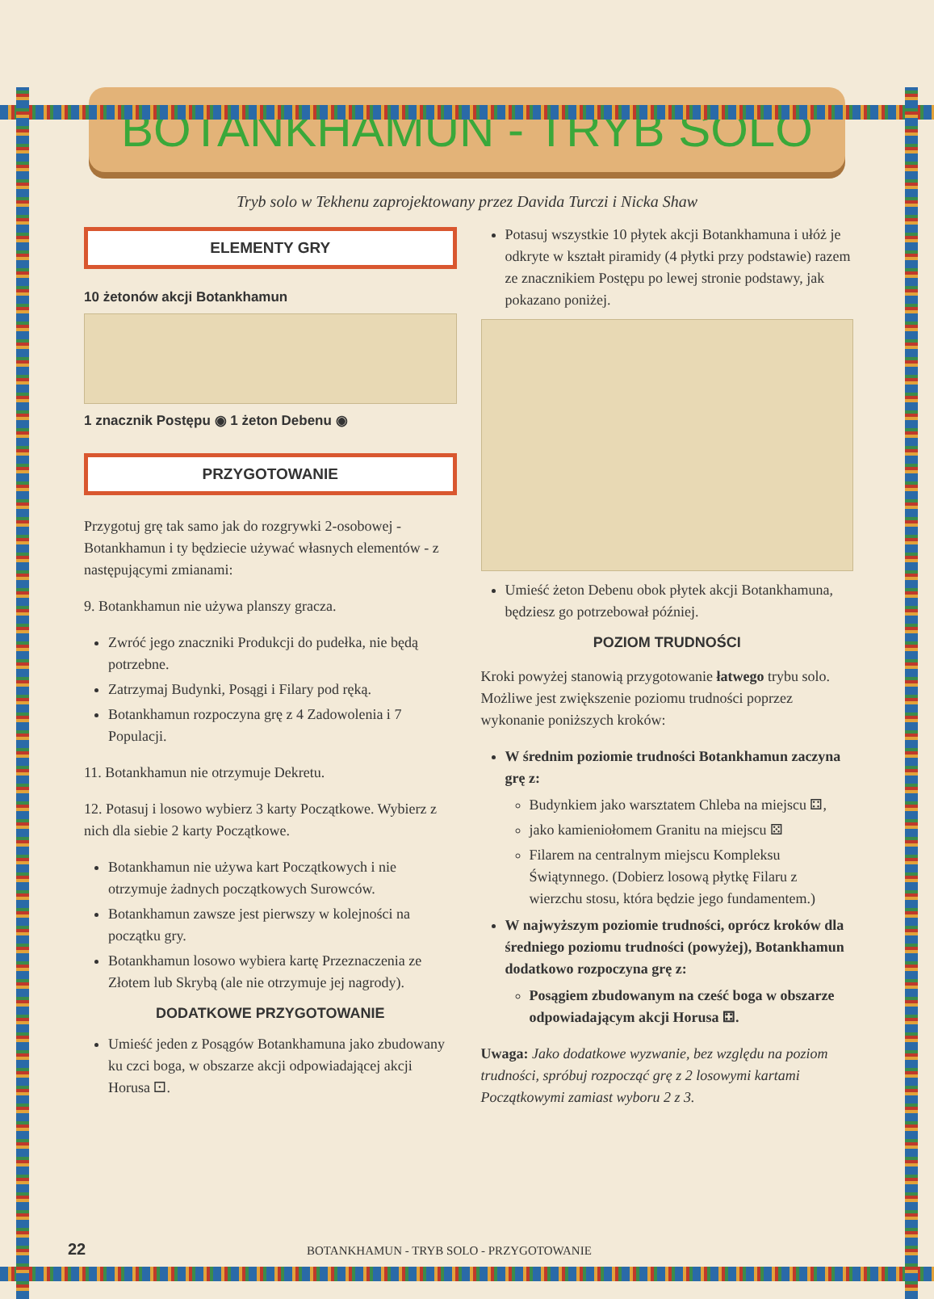BOTANKHAMUN - TRYB SOLO
Tryb solo w Tekhenu zaprojektowany przez Davida Turczi i Nicka Shaw
ELEMENTY GRY
10 żetonów akcji Botankhamun
1 znacznik Postępu ◉ 1 żeton Debenu ◉
PRZYGOTOWANIE
Przygotuj grę tak samo jak do rozgrywki 2-osobowej - Botankhamun i ty będziecie używać własnych elementów - z następującymi zmianami:
9. Botankhamun nie używa planszy gracza.
Zwróć jego znaczniki Produkcji do pudełka, nie będą potrzebne.
Zatrzymaj Budynki, Posągi i Filary pod ręką.
Botankhamun rozpoczyna grę z 4 Zadowolenia i 7 Populacji.
11. Botankhamun nie otrzymuje Dekretu.
12. Potasuj i losowo wybierz 3 karty Początkowe. Wybierz z nich dla siebie 2 karty Początkowe.
Botankhamun nie używa kart Początkowych i nie otrzymuje żadnych początkowych Surowców.
Botankhamun zawsze jest pierwszy w kolejności na początku gry.
Botankhamun losowo wybiera kartę Przeznaczenia ze Złotem lub Skrybą (ale nie otrzymuje jej nagrody).
DODATKOWE PRZYGOTOWANIE
Umieść jeden z Posągów Botankhamuna jako zbudowany ku czci boga, w obszarze akcji odpowiadającej akcji Horusa ⚀.
Potasuj wszystkie 10 płytek akcji Botankhamuna i ułóż je odkryte w kształt piramidy (4 płytki przy podstawie) razem ze znacznikiem Postępu po lewej stronie podstawy, jak pokazano poniżej.
Umieść żeton Debenu obok płytek akcji Botankhamuna, będziesz go potrzebował później.
POZIOM TRUDNOŚCI
Kroki powyżej stanowią przygotowanie łatwego trybu solo. Możliwe jest zwiększenie poziomu trudności poprzez wykonanie poniższych kroków:
W średnim poziomie trudności Botankhamun zaczyna grę z:
Budynkiem jako warsztatem Chleba na miejscu ⚃,
jako kamieniołomem Granitu na miejscu ⚄
Filarem na centralnym miejscu Kompleksu Świątynnego. (Dobierz losową płytkę Filaru z wierzchu stosu, która będzie jego fundamentem.)
W najwyższym poziomie trudności, oprócz kroków dla średniego poziomu trudności (powyżej), Botankhamun dodatkowo rozpoczyna grę z:
Posągiem zbudowanym na cześć boga w obszarze odpowiadającym akcji Horusa ⚃.
Uwaga: Jako dodatkowe wyzwanie, bez względu na poziom trudności, spróbuj rozpocząć grę z 2 losowymi kartami Początkowymi zamiast wyboru 2 z 3.
22 BOTANKHAMUN - TRYB SOLO - PRZYGOTOWANIE